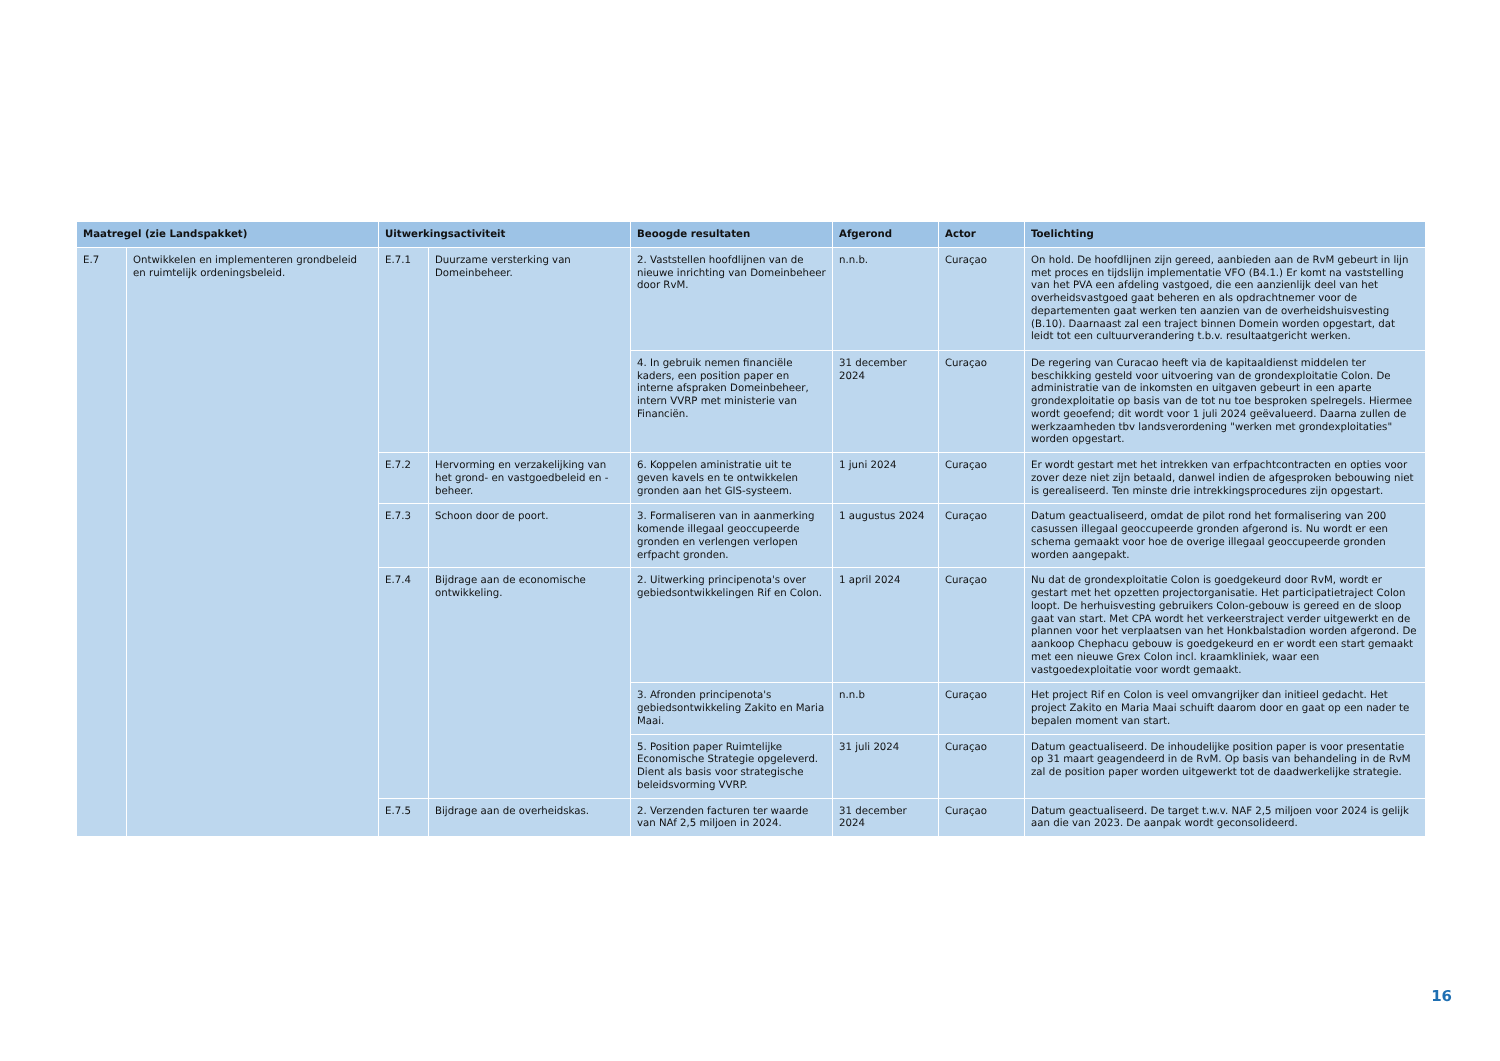| Maatregel (zie Landspakket) | | Uitwerkingsactiviteit | | Beoogde resultaten | Afgerond | Actor | Toelichting |
| --- | --- | --- | --- | --- | --- | --- | --- |
| E.7 | Ontwikkelen en implementeren grondbeleid en ruimtelijk ordeningsbeleid. | E.7.1 | Duurzame versterking van Domeinbeheer. | 2. Vaststellen hoofdlijnen van de nieuwe inrichting van Domeinbeheer door RvM. | n.n.b. | Curaçao | On hold. De hoofdlijnen zijn gereed, aanbieden aan de RvM gebeurt in lijn met proces en tijdslijn implementatie VFO (B4.1.) Er komt na vaststelling van het PVA een afdeling vastgoed, die een aanzienlijk deel van het overheidsvastgoed gaat beheren en als opdrachtnemer voor de departementen gaat werken ten aanzien van de overheidshuisvesting (B.10). Daarnaast zal een traject binnen Domein worden opgestart, dat leidt tot een cultuurverandering t.b.v. resultaatgericht werken. |
| | | | | 4. In gebruik nemen financiële kaders, een position paper en interne afspraken Domeinbeheer, intern VVRP met ministerie van Financiën. | 31 december 2024 | Curaçao | De regering van Curacao heeft via de kapitaaldienst middelen ter beschikking gesteld voor uitvoering van de grondexploitatie Colon. De administratie van de inkomsten en uitgaven gebeurt in een aparte grondexploitatie op basis van de tot nu toe besproken spelregels. Hiermee wordt geoefend; dit wordt voor 1 juli 2024 geëvalueerd. Daarna zullen de werkzaamheden tbv landsverordening "werken met grondexploitaties" worden opgestart. |
| | | E.7.2 | Hervorming en verzakelijking van het grond- en vastgoedbeleid en -beheer. | 6. Koppelen aministratie uit te geven kavels en te ontwikkelen gronden aan het GIS-systeem. | 1 juni 2024 | Curaçao | Er wordt gestart met het intrekken van erfpachtcontracten en opties voor zover deze niet zijn betaald, danwel indien de afgesproken bebouwing niet is gerealiseerd. Ten minste drie intrekkingsprocedures zijn opgestart. |
| | | E.7.3 | Schoon door de poort. | 3. Formaliseren van in aanmerking komende illegaal geoccupeerde gronden en verlengen verlopen erfpacht gronden. | 1 augustus 2024 | Curaçao | Datum geactualiseerd, omdat de pilot rond het formalisering van 200 casussen illegaal geoccupeerde gronden afgerond is. Nu wordt er een schema gemaakt voor hoe de overige illegaal geoccupeerde gronden worden aangepakt. |
| | | E.7.4 | Bijdrage aan de economische ontwikkeling. | 2. Uitwerking principenota's over gebiedsontwikkelingen Rif en Colon. | 1 april 2024 | Curaçao | Nu dat de grondexploitatie Colon is goedgekeurd door RvM, wordt er gestart met het opzetten projectorganisatie. Het participatietraject Colon loopt. De herhuisvesting gebruikers Colon-gebouw is gereed en de sloop gaat van start. Met CPA wordt het verkeerstraject verder uitgewerkt en de plannen voor het verplaatsen van het Honkbalstadion worden afgerond. De aankoop Chephacu gebouw is goedgekeurd en er wordt een start gemaakt met een nieuwe Grex Colon incl. kraamkliniek, waar een vastgoedexploitatie voor wordt gemaakt. |
| | | | | 3. Afronden principenota's gebiedsontwikkeling Zakito en Maria Maai. | n.n.b | Curaçao | Het project Rif en Colon is veel omvangrijker dan initieel gedacht. Het project Zakito en Maria Maai schuift daarom door en gaat op een nader te bepalen moment van start. |
| | | | | 5. Position paper Ruimtelijke Economische Strategie opgeleverd. Dient als basis voor strategische beleidsvorming VVRP. | 31 juli 2024 | Curaçao | Datum geactualiseerd. De inhoudelijke position paper is voor presentatie op 31 maart geagendeerd in de RvM. Op basis van behandeling in de RvM zal de position paper worden uitgewerkt tot de daadwerkelijke strategie. |
| | | E.7.5 | Bijdrage aan de overheidskas. | 2. Verzenden facturen ter waarde van NAf 2,5 miljoen in 2024. | 31 december 2024 | Curaçao | Datum geactualiseerd. De target t.w.v. NAF 2,5 miljoen voor 2024 is gelijk aan die van 2023. De aanpak wordt geconsolideerd. |
16